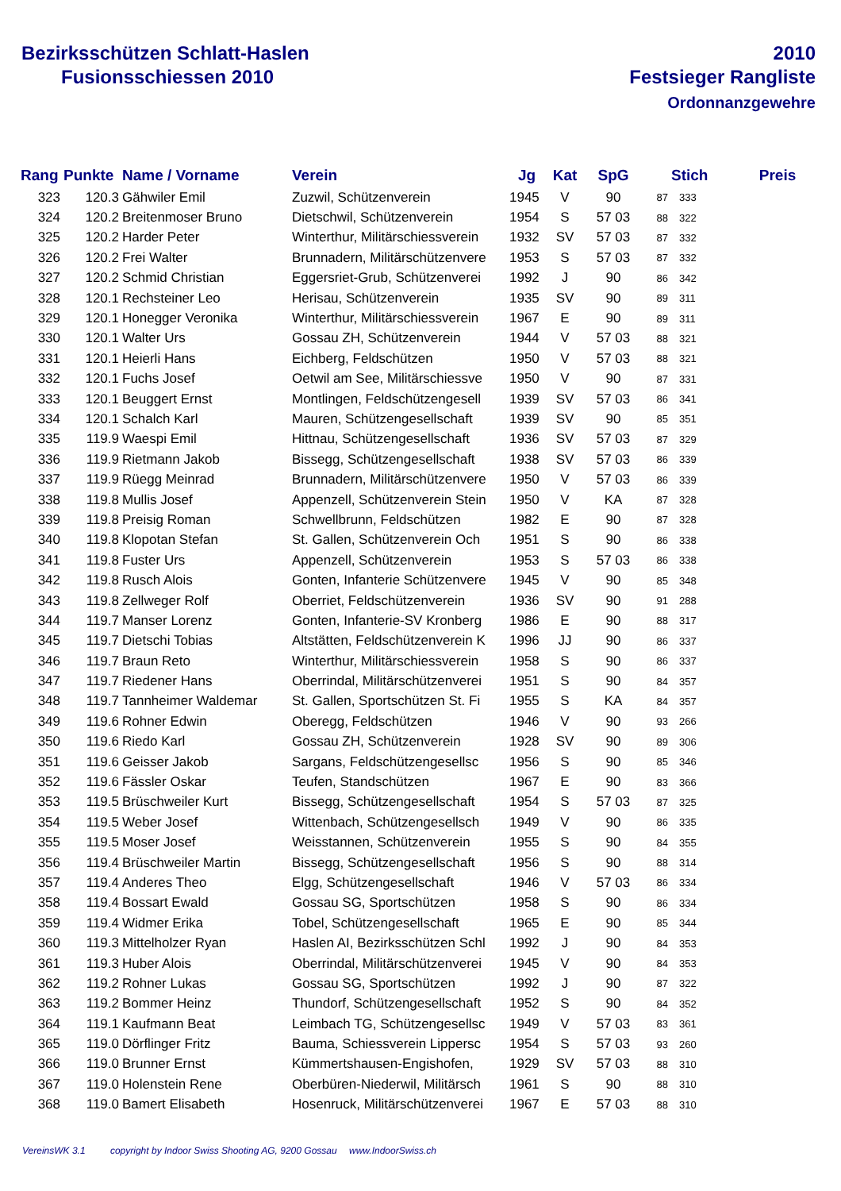Bezirksschützen Schlatt-Haslen
Fusionsschiessen 2010
2010
Festsieger Rangliste
Ordonnanzgewehre
| Rang | Punkte | Name / Vorname | Verein | Jg | Kat | SpG | | Stich | Preis |
| --- | --- | --- | --- | --- | --- | --- | --- | --- | --- |
| 323 | 120.3 | Gähwiler Emil | Zuzwil, Schützenverein | 1945 | V | 90 | 87 | 333 | |
| 324 | 120.2 | Breitenmoser Bruno | Dietschwil, Schützenverein | 1954 | S | 57 03 | 88 | 322 | |
| 325 | 120.2 | Harder Peter | Winterthur, Militärschiessverein | 1932 | SV | 57 03 | 87 | 332 | |
| 326 | 120.2 | Frei Walter | Brunnadern, Militärschützenvere | 1953 | S | 57 03 | 87 | 332 | |
| 327 | 120.2 | Schmid Christian | Eggersriet-Grub, Schützenverei | 1992 | J | 90 | 86 | 342 | |
| 328 | 120.1 | Rechsteiner Leo | Herisau, Schützenverein | 1935 | SV | 90 | 89 | 311 | |
| 329 | 120.1 | Honegger Veronika | Winterthur, Militärschiessverein | 1967 | E | 90 | 89 | 311 | |
| 330 | 120.1 | Walter Urs | Gossau ZH, Schützenverein | 1944 | V | 57 03 | 88 | 321 | |
| 331 | 120.1 | Heierli Hans | Eichberg, Feldschützen | 1950 | V | 57 03 | 88 | 321 | |
| 332 | 120.1 | Fuchs Josef | Oetwil am See, Militärschiessve | 1950 | V | 90 | 87 | 331 | |
| 333 | 120.1 | Beuggert Ernst | Montlingen, Feldschützengesell | 1939 | SV | 57 03 | 86 | 341 | |
| 334 | 120.1 | Schalch Karl | Mauren, Schützengesellschaft | 1939 | SV | 90 | 85 | 351 | |
| 335 | 119.9 | Waespi Emil | Hittnau, Schützengesellschaft | 1936 | SV | 57 03 | 87 | 329 | |
| 336 | 119.9 | Rietmann Jakob | Bissegg, Schützengesellschaft | 1938 | SV | 57 03 | 86 | 339 | |
| 337 | 119.9 | Rüegg Meinrad | Brunnadern, Militärschützenvere | 1950 | V | 57 03 | 86 | 339 | |
| 338 | 119.8 | Mullis Josef | Appenzell, Schützenverein Stein | 1950 | V | KA | 87 | 328 | |
| 339 | 119.8 | Preisig Roman | Schwellbrunn, Feldschützen | 1982 | E | 90 | 87 | 328 | |
| 340 | 119.8 | Klopotan Stefan | St. Gallen, Schützenverein Och | 1951 | S | 90 | 86 | 338 | |
| 341 | 119.8 | Fuster Urs | Appenzell, Schützenverein | 1953 | S | 57 03 | 86 | 338 | |
| 342 | 119.8 | Rusch Alois | Gonten, Infanterie Schützenvere | 1945 | V | 90 | 85 | 348 | |
| 343 | 119.8 | Zellweger Rolf | Oberriet, Feldschützenverein | 1936 | SV | 90 | 91 | 288 | |
| 344 | 119.7 | Manser Lorenz | Gonten, Infanterie-SV Kronberg | 1986 | E | 90 | 88 | 317 | |
| 345 | 119.7 | Dietschi Tobias | Altstätten, Feldschützenverein K | 1996 | JJ | 90 | 86 | 337 | |
| 346 | 119.7 | Braun Reto | Winterthur, Militärschiessverein | 1958 | S | 90 | 86 | 337 | |
| 347 | 119.7 | Riedener Hans | Oberrindal, Militärschützenverei | 1951 | S | 90 | 84 | 357 | |
| 348 | 119.7 | Tannheimer Waldemar | St. Gallen, Sportschützen St. Fi | 1955 | S | KA | 84 | 357 | |
| 349 | 119.6 | Rohner Edwin | Oberegg, Feldschützen | 1946 | V | 90 | 93 | 266 | |
| 350 | 119.6 | Riedo Karl | Gossau ZH, Schützenverein | 1928 | SV | 90 | 89 | 306 | |
| 351 | 119.6 | Geisser Jakob | Sargans, Feldschützengesellsc | 1956 | S | 90 | 85 | 346 | |
| 352 | 119.6 | Fässler Oskar | Teufen, Standschützen | 1967 | E | 90 | 83 | 366 | |
| 353 | 119.5 | Brüschweiler Kurt | Bissegg, Schützengesellschaft | 1954 | S | 57 03 | 87 | 325 | |
| 354 | 119.5 | Weber Josef | Wittenbach, Schützengesellsch | 1949 | V | 90 | 86 | 335 | |
| 355 | 119.5 | Moser Josef | Weisstannen, Schützenverein | 1955 | S | 90 | 84 | 355 | |
| 356 | 119.4 | Brüschweiler Martin | Bissegg, Schützengesellschaft | 1956 | S | 90 | 88 | 314 | |
| 357 | 119.4 | Anderes Theo | Elgg, Schützengesellschaft | 1946 | V | 57 03 | 86 | 334 | |
| 358 | 119.4 | Bossart Ewald | Gossau SG, Sportschützen | 1958 | S | 90 | 86 | 334 | |
| 359 | 119.4 | Widmer Erika | Tobel, Schützengesellschaft | 1965 | E | 90 | 85 | 344 | |
| 360 | 119.3 | Mittelholzer Ryan | Haslen AI, Bezirksschützen Schl | 1992 | J | 90 | 84 | 353 | |
| 361 | 119.3 | Huber Alois | Oberrindal, Militärschützenverei | 1945 | V | 90 | 84 | 353 | |
| 362 | 119.2 | Rohner Lukas | Gossau SG, Sportschützen | 1992 | J | 90 | 87 | 322 | |
| 363 | 119.2 | Bommer Heinz | Thundorf, Schützengesellschaft | 1952 | S | 90 | 84 | 352 | |
| 364 | 119.1 | Kaufmann Beat | Leimbach TG, Schützengesellsc | 1949 | V | 57 03 | 83 | 361 | |
| 365 | 119.0 | Dörflinger Fritz | Bauma, Schiessverein Lippersc | 1954 | S | 57 03 | 93 | 260 | |
| 366 | 119.0 | Brunner Ernst | Kümmertshausen-Engishofen, | 1929 | SV | 57 03 | 88 | 310 | |
| 367 | 119.0 | Holenstein Rene | Oberbüren-Niederwil, Militärsch | 1961 | S | 90 | 88 | 310 | |
| 368 | 119.0 | Bamert Elisabeth | Hosenruck, Militärschützenverei | 1967 | E | 57 03 | 88 | 310 | |
VereinsWK 3.1 copyright by Indoor Swiss Shooting AG, 9200 Gossau www.IndoorSwiss.ch